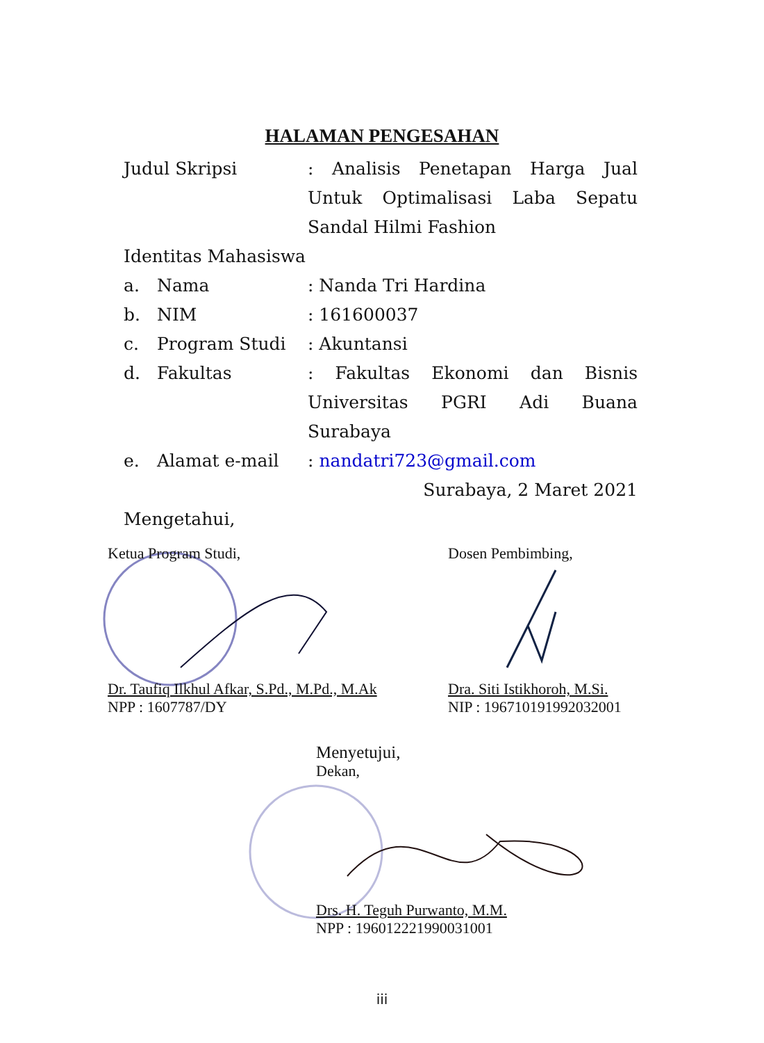HALAMAN PENGESAHAN
Judul Skripsi : Analisis Penetapan Harga Jual Untuk Optimalisasi Laba Sepatu Sandal Hilmi Fashion
Identitas Mahasiswa
a. Nama : Nanda Tri Hardina
b. NIM : 161600037
c. Program Studi : Akuntansi
d. Fakultas : Fakultas Ekonomi dan Bisnis Universitas PGRI Adi Buana Surabaya
e. Alamat e-mail : nandatri723@gmail.com
Surabaya, 2 Maret 2021
Mengetahui,
Ketua Program Studi, Dosen Pembimbing,
Dr. Taufiq Ilkhul Afkar, S.Pd., M.Pd., M.Ak
NPP : 1607787/DY
Dra. Siti Istikhoroh, M.Si.
NIP : 196710191992032001
Menyetujui,
Dekan,
Drs. H. Teguh Purwanto, M.M.
NPP : 196012221990031001
iii